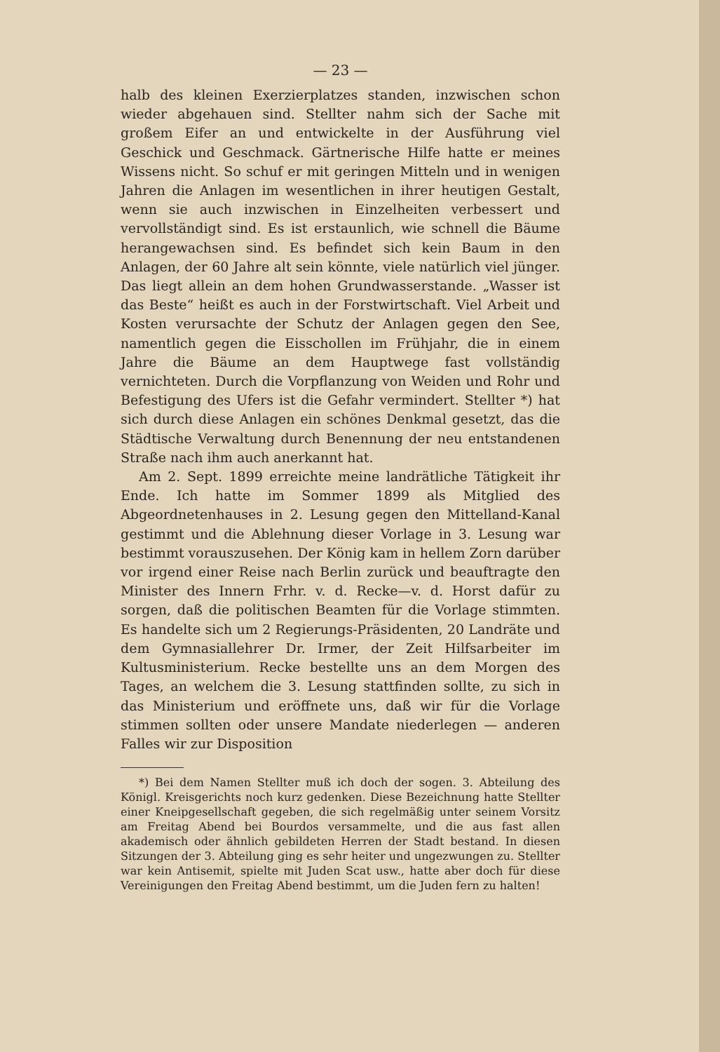— 23 —
halb des kleinen Exerzierplatzes standen, inzwischen schon wieder abgehauen sind. Stellter nahm sich der Sache mit großem Eifer an und entwickelte in der Ausführung viel Geschick und Geschmack. Gärtnerische Hilfe hatte er meines Wissens nicht. So schuf er mit geringen Mitteln und in wenigen Jahren die Anlagen im wesentlichen in ihrer heutigen Gestalt, wenn sie auch inzwischen in Einzelheiten verbessert und vervollständigt sind. Es ist erstaunlich, wie schnell die Bäume herangewachsen sind. Es befindet sich kein Baum in den Anlagen, der 60 Jahre alt sein könnte, viele natürlich viel jünger. Das liegt allein an dem hohen Grundwasserstande. „Wasser ist das Beste“ heißt es auch in der Forstwirtschaft. Viel Arbeit und Kosten verursachte der Schutz der Anlagen gegen den See, namentlich gegen die Eisschollen im Frühjahr, die in einem Jahre die Bäume an dem Hauptwege fast vollständig vernichteten. Durch die Vorpflanzung von Weiden und Rohr und Befestigung des Ufers ist die Gefahr vermindert. Stellter *) hat sich durch diese Anlagen ein schönes Denkmal gesetzt, das die Städtische Verwaltung durch Benennung der neu entstandenen Straße nach ihm auch anerkannt hat.
Am 2. Sept. 1899 erreichte meine landrätliche Tätigkeit ihr Ende. Ich hatte im Sommer 1899 als Mitglied des Abgeordnetenhauses in 2. Lesung gegen den Mittelland-Kanal gestimmt und die Ablehnung dieser Vorlage in 3. Lesung war bestimmt vorauszusehen. Der König kam in hellem Zorn darüber vor irgend einer Reise nach Berlin zurück und beauftragte den Minister des Innern Frhr. v. d. Recke—v. d. Horst dafür zu sorgen, daß die politischen Beamten für die Vorlage stimmten. Es handelte sich um 2 Regierungs-Präsidenten, 20 Landräte und dem Gymnasiallehrer Dr. Irmer, der Zeit Hilfsarbeiter im Kultusministerium. Recke bestellte uns an dem Morgen des Tages, an welchem die 3. Lesung stattfinden sollte, zu sich in das Ministerium und eröffnete uns, daß wir für die Vorlage stimmen sollten oder unsere Mandate niederlegen — anderen Falles wir zur Disposition
*) Bei dem Namen Stellter muß ich doch der sogen. 3. Abteilung des Königl. Kreisgerichts noch kurz gedenken. Diese Bezeichnung hatte Stellter einer Kneipgesellschaft gegeben, die sich regelmäßig unter seinem Vorsitz am Freitag Abend bei Bourdos versammelte, und die aus fast allen akademisch oder ähnlich gebildeten Herren der Stadt bestand. In diesen Sitzungen der 3. Abteilung ging es sehr heiter und ungezwungen zu. Stellter war kein Antisemit, spielte mit Juden Scat usw., hatte aber doch für diese Vereinigungen den Freitag Abend bestimmt, um die Juden fern zu halten!